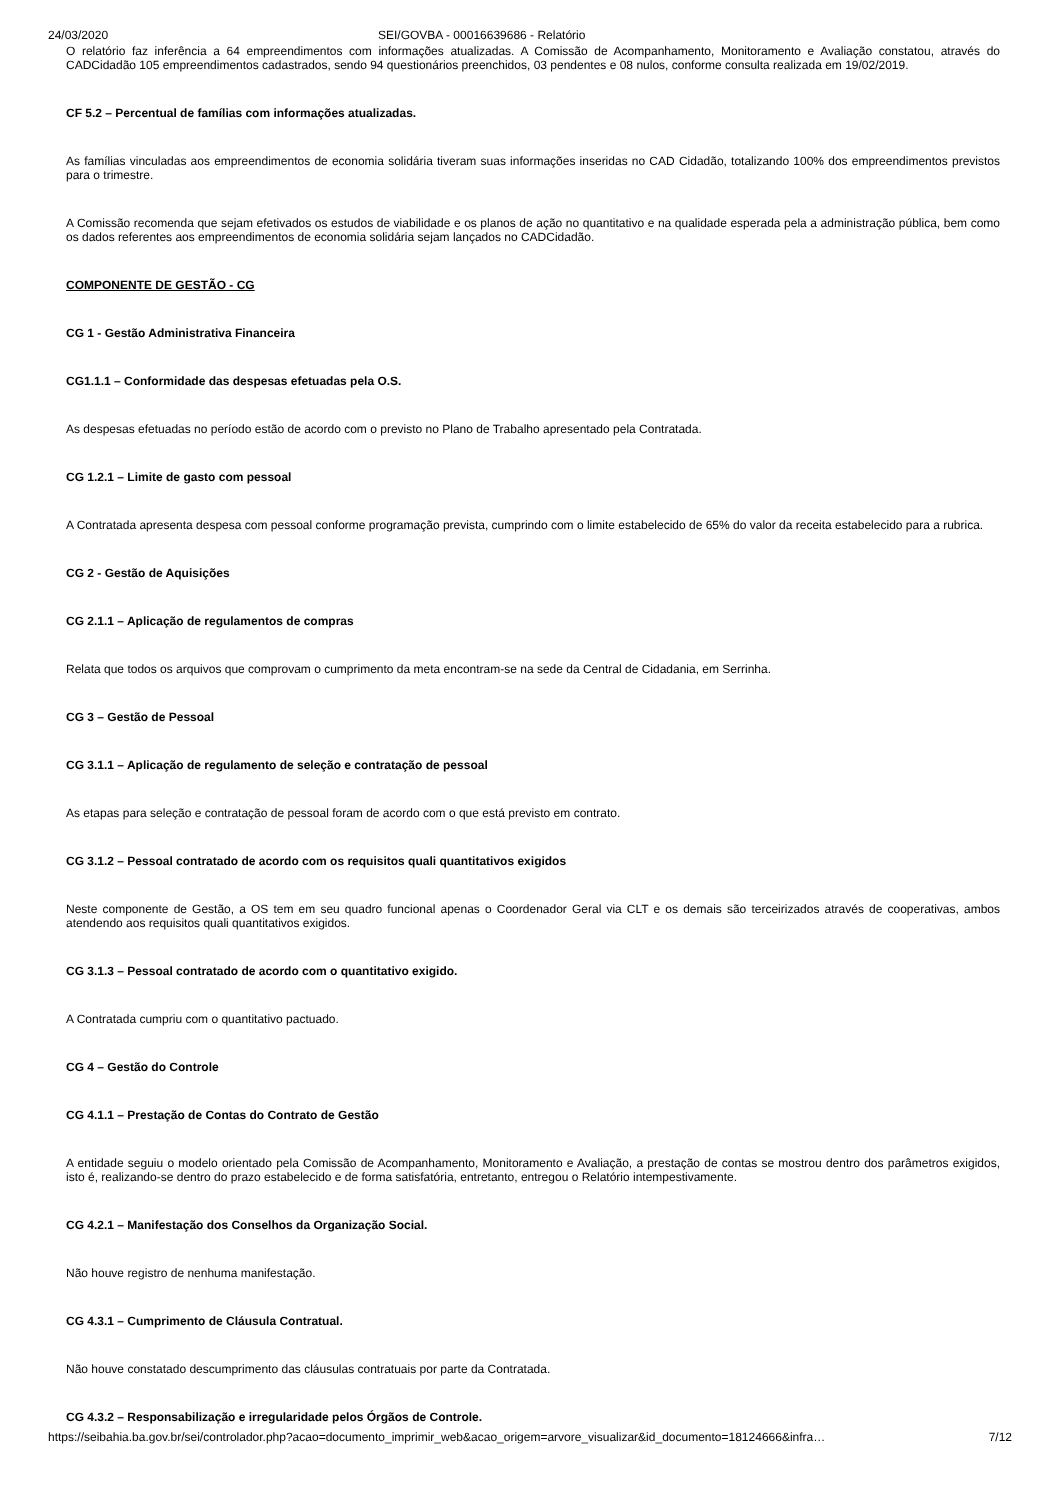24/03/2020 SEI/GOVBA - 00016639686 - Relatório
O relatório faz inferência a 64 empreendimentos com informações atualizadas. A Comissão de Acompanhamento, Monitoramento e Avaliação constatou, através do CADCidadão 105 empreendimentos cadastrados, sendo 94 questionários preenchidos, 03 pendentes e 08 nulos, conforme consulta realizada em 19/02/2019.
CF 5.2 – Percentual de famílias com informações atualizadas.
As famílias vinculadas aos empreendimentos de economia solidária tiveram suas informações inseridas no CAD Cidadão, totalizando 100% dos empreendimentos previstos para o trimestre.
A Comissão recomenda que sejam efetivados os estudos de viabilidade e os planos de ação no quantitativo e na qualidade esperada pela a administração pública, bem como os dados referentes aos empreendimentos de economia solidária sejam lançados no CADCidadão.
COMPONENTE DE GESTÃO - CG
CG 1 - Gestão Administrativa Financeira
CG1.1.1 – Conformidade das despesas efetuadas pela O.S.
As despesas efetuadas no período estão de acordo com o previsto no Plano de Trabalho apresentado pela Contratada.
CG 1.2.1 – Limite de gasto com pessoal
A Contratada apresenta despesa com pessoal conforme programação prevista, cumprindo com o limite estabelecido de 65% do valor da receita estabelecido para a rubrica.
CG 2 - Gestão de Aquisições
CG 2.1.1 – Aplicação de regulamentos de compras
Relata que todos os arquivos que comprovam o cumprimento da meta encontram-se na sede da Central de Cidadania, em Serrinha.
CG 3 – Gestão de Pessoal
CG 3.1.1 – Aplicação de regulamento de seleção e contratação de pessoal
As etapas para seleção e contratação de pessoal foram de acordo com o que está previsto em contrato.
CG 3.1.2 – Pessoal contratado de acordo com os requisitos quali quantitativos exigidos
Neste componente de Gestão, a OS tem em seu quadro funcional apenas o Coordenador Geral via CLT e os demais são terceirizados através de cooperativas, ambos atendendo aos requisitos quali quantitativos exigidos.
CG 3.1.3 – Pessoal contratado de acordo com o quantitativo exigido.
A Contratada cumpriu com o quantitativo pactuado.
CG 4 – Gestão do Controle
CG 4.1.1 – Prestação de Contas do Contrato de Gestão
A entidade seguiu o modelo orientado pela Comissão de Acompanhamento, Monitoramento e Avaliação, a prestação de contas se mostrou dentro dos parâmetros exigidos, isto é, realizando-se dentro do prazo estabelecido e de forma satisfatória, entretanto, entregou o Relatório intempestivamente.
CG 4.2.1 – Manifestação dos Conselhos da Organização Social.
Não houve registro de nenhuma manifestação.
CG 4.3.1 – Cumprimento de Cláusula Contratual.
Não houve constatado descumprimento das cláusulas contratuais por parte da Contratada.
CG 4.3.2 – Responsabilização e irregularidade pelos Órgãos de Controle.
https://seibahia.ba.gov.br/sei/controlador.php?acao=documento_imprimir_web&acao_origem=arvore_visualizar&id_documento=18124666&infra… 7/12